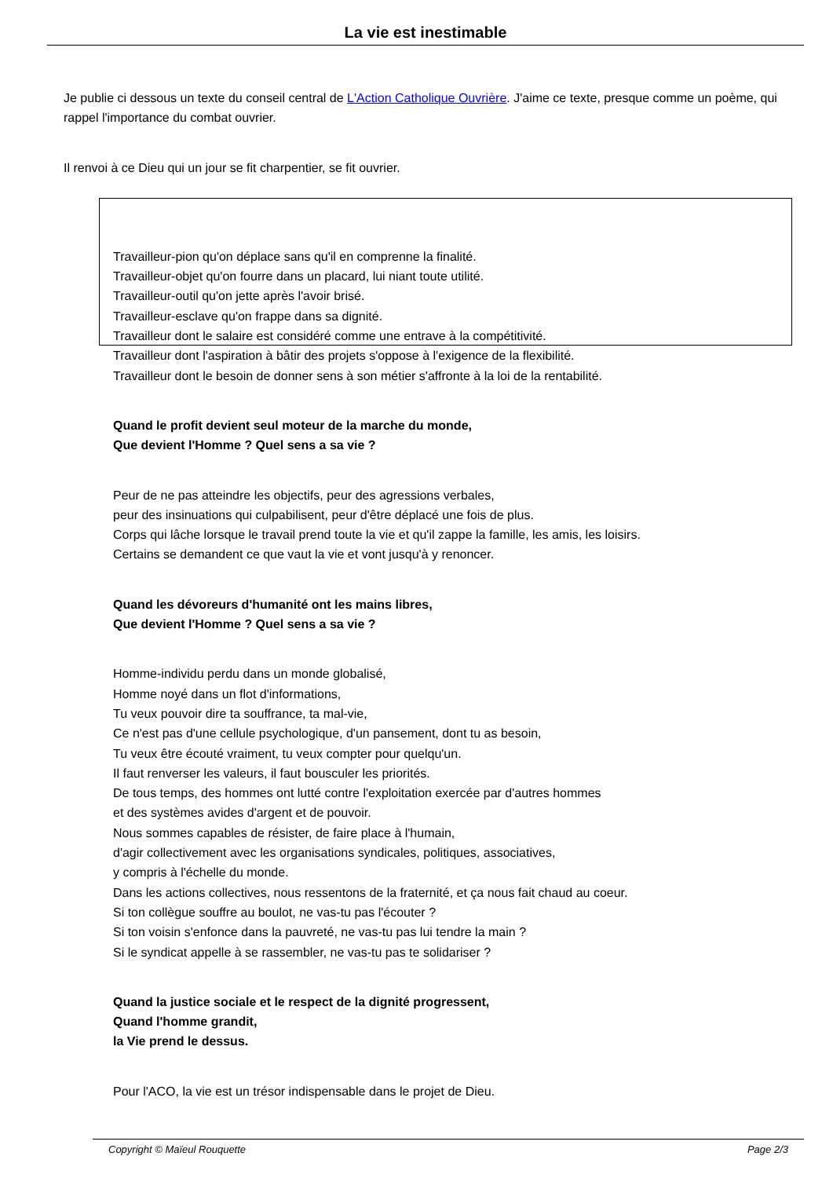La vie est inestimable
Je publie ci dessous un texte du conseil central de L'Action Catholique Ouvrière. J'aime ce texte, presque comme un poème, qui rappel l'importance du combat ouvrier.
Il renvoi à ce Dieu qui un jour se fit charpentier, se fit ouvrier.
Travailleur-pion qu'on déplace sans qu'il en comprenne la finalité.
Travailleur-objet qu'on fourre dans un placard, lui niant toute utilité.
Travailleur-outil qu'on jette après l'avoir brisé.
Travailleur-esclave qu'on frappe dans sa dignité.
Travailleur dont le salaire est considéré comme une entrave à la compétitivité.
Travailleur dont l'aspiration à bâtir des projets s'oppose à l'exigence de la flexibilité.
Travailleur dont le besoin de donner sens à son métier s'affronte à la loi de la rentabilité.
Quand le profit devient seul moteur de la marche du monde,
Que devient l'Homme ? Quel sens a sa vie ?
Peur de ne pas atteindre les objectifs, peur des agressions verbales,
peur des insinuations qui culpabilisent, peur d'être déplacé une fois de plus.
Corps qui lâche lorsque le travail prend toute la vie et qu'il zappe la famille, les amis, les loisirs.
Certains se demandent ce que vaut la vie et vont jusqu'à y renoncer.
Quand les dévoreurs d'humanité ont les mains libres,
Que devient l'Homme ? Quel sens a sa vie ?
Homme-individu perdu dans un monde globalisé,
Homme noyé dans un flot d'informations,
Tu veux pouvoir dire ta souffrance, ta mal-vie,
Ce n'est pas d'une cellule psychologique, d'un pansement, dont tu as besoin,
Tu veux être écouté vraiment, tu veux compter pour quelqu'un.
Il faut renverser les valeurs, il faut bousculer les priorités.
De tous temps, des hommes ont lutté contre l'exploitation exercée par d'autres hommes
et des systèmes avides d'argent et de pouvoir.
Nous sommes capables de résister, de faire place à l'humain,
d'agir collectivement avec les organisations syndicales, politiques, associatives,
y compris à l'échelle du monde.
Dans les actions collectives, nous ressentons de la fraternité, et ça nous fait chaud au coeur.
Si ton collègue souffre au boulot, ne vas-tu pas l'écouter ?
Si ton voisin s'enfonce dans la pauvreté, ne vas-tu pas lui tendre la main ?
Si le syndicat appelle à se rassembler, ne vas-tu pas te solidariser ?
Quand la justice sociale et le respect de la dignité progressent,
Quand l'homme grandit,
la Vie prend le dessus.
Pour l'ACO, la vie est un trésor indispensable dans le projet de Dieu.
Copyright © Maïeul Rouquette Page 2/3